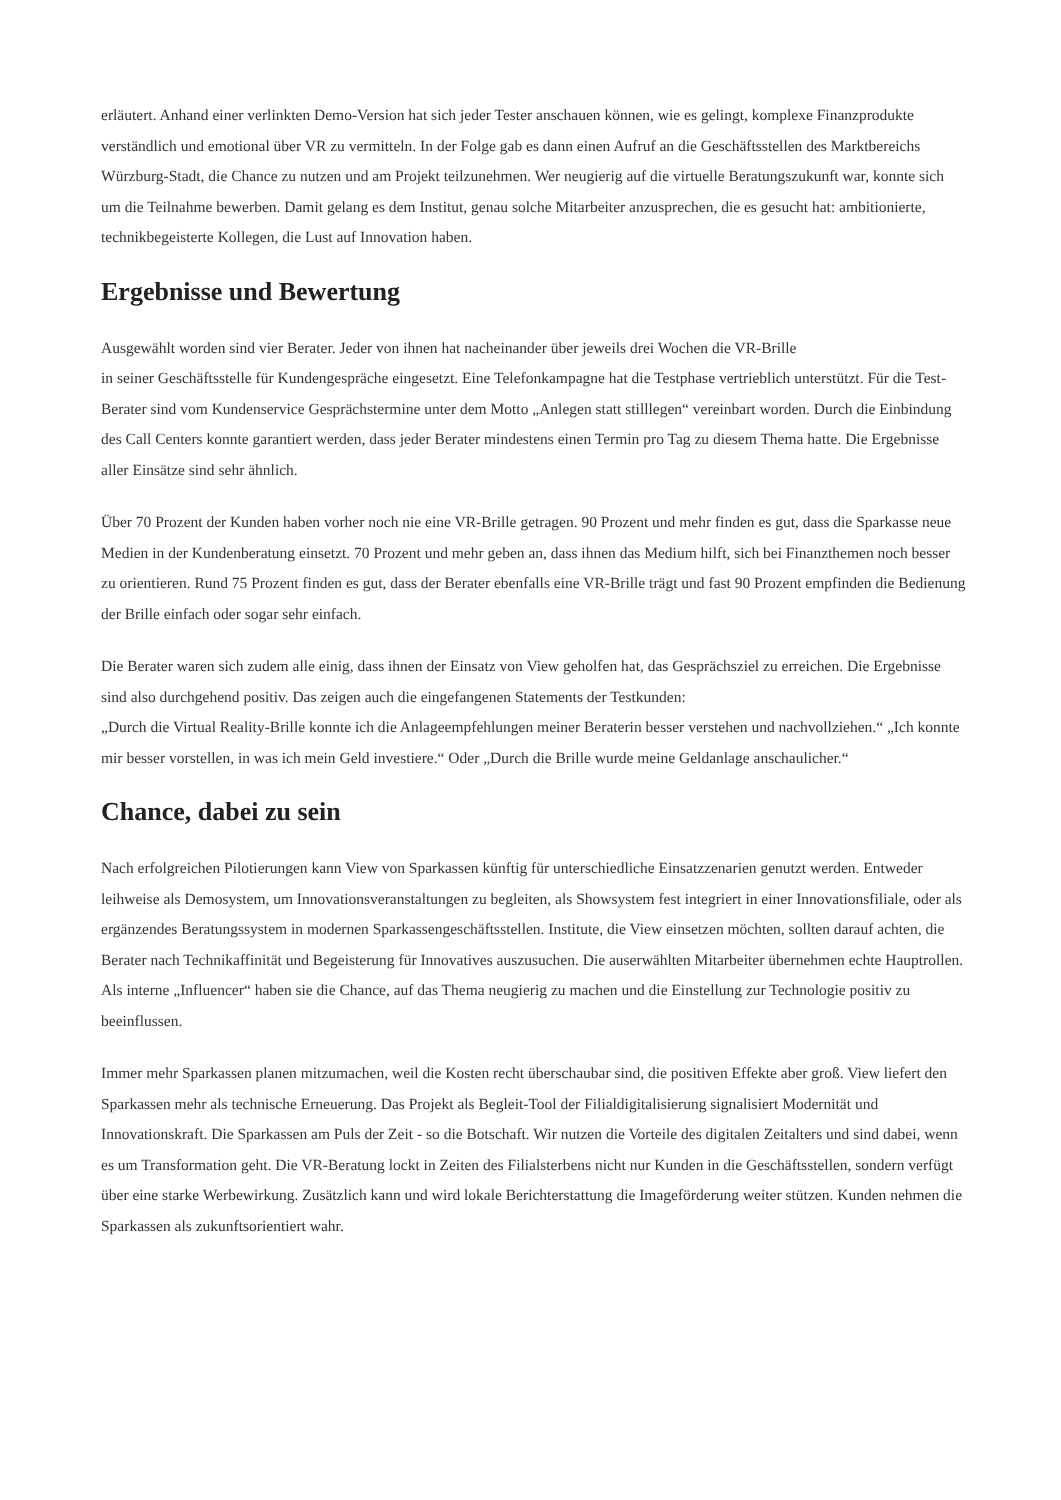erläutert. Anhand einer verlinkten Demo-Version hat sich jeder Tester anschauen können, wie es gelingt, komplexe Finanzprodukte verständlich und emotional über VR zu vermitteln. In der Folge gab es dann einen Aufruf an die Geschäftsstellen des Marktbereichs Würzburg-Stadt, die Chance zu nutzen und am Projekt teilzunehmen. Wer neugierig auf die virtuelle Beratungszukunft war, konnte sich um die Teilnahme bewerben. Damit gelang es dem Institut, genau solche Mitarbeiter anzusprechen, die es gesucht hat: ambitionierte, technikbegeisterte Kollegen, die Lust auf Innovation haben.
Ergebnisse und Bewertung
Ausgewählt worden sind vier Berater. Jeder von ihnen hat nacheinander über jeweils drei Wochen die VR-Brille
in seiner Geschäftsstelle für Kundengespräche eingesetzt. Eine Telefonkampagne hat die Testphase vertrieblich unterstützt. Für die Test-Berater sind vom Kundenservice Gesprächstermine unter dem Motto „Anlegen statt stilllegen“ vereinbart worden. Durch die Einbindung des Call Centers konnte garantiert werden, dass jeder Berater mindestens einen Termin pro Tag zu diesem Thema hatte. Die Ergebnisse aller Einsätze sind sehr ähnlich.
Über 70 Prozent der Kunden haben vorher noch nie eine VR-Brille getragen. 90 Prozent und mehr finden es gut, dass die Sparkasse neue Medien in der Kundenberatung einsetzt. 70 Prozent und mehr geben an, dass ihnen das Medium hilft, sich bei Finanzthemen noch besser zu orientieren. Rund 75 Prozent finden es gut, dass der Berater ebenfalls eine VR-Brille trägt und fast 90 Prozent empfinden die Bedienung der Brille einfach oder sogar sehr einfach.
Die Berater waren sich zudem alle einig, dass ihnen der Einsatz von View geholfen hat, das Gesprächsziel zu erreichen. Die Ergebnisse sind also durchgehend positiv. Das zeigen auch die eingefangenen Statements der Testkunden:
„Durch die Virtual Reality-Brille konnte ich die Anlageempfehlungen meiner Beraterin besser verstehen und nachvollziehen.“ „Ich konnte mir besser vorstellen, in was ich mein Geld investiere.“ Oder „Durch die Brille wurde meine Geldanlage anschaulicher.“
Chance, dabei zu sein
Nach erfolgreichen Pilotierungen kann View von Sparkassen künftig für unterschiedliche Einsatzzenarien genutzt werden. Entweder leihweise als Demosystem, um Innovationsveranstaltungen zu begleiten, als Showsystem fest integriert in einer Innovationsfiliale, oder als ergänzendes Beratungssystem in modernen Sparkassengeschäftsstellen. Institute, die View einsetzen möchten, sollten darauf achten, die Berater nach Technikaffinität und Begeisterung für Innovatives auszusuchen. Die auserwählten Mitarbeiter übernehmen echte Hauptrollen. Als interne „Influencer“ haben sie die Chance, auf das Thema neugierig zu machen und die Einstellung zur Technologie positiv zu beeinflussen.
Immer mehr Sparkassen planen mitzumachen, weil die Kosten recht überschaubar sind, die positiven Effekte aber groß. View liefert den Sparkassen mehr als technische Erneuerung. Das Projekt als Begleit-Tool der Filialdigitalisierung signalisiert Modernität und Innovationskraft. Die Sparkassen am Puls der Zeit - so die Botschaft. Wir nutzen die Vorteile des digitalen Zeitalters und sind dabei, wenn es um Transformation geht. Die VR-Beratung lockt in Zeiten des Filialsterbens nicht nur Kunden in die Geschäftsstellen, sondern verfügt über eine starke Werbewirkung. Zusätzlich kann und wird lokale Berichterstattung die Imageförderung weiter stützen. Kunden nehmen die Sparkassen als zukunftsorientiert wahr.